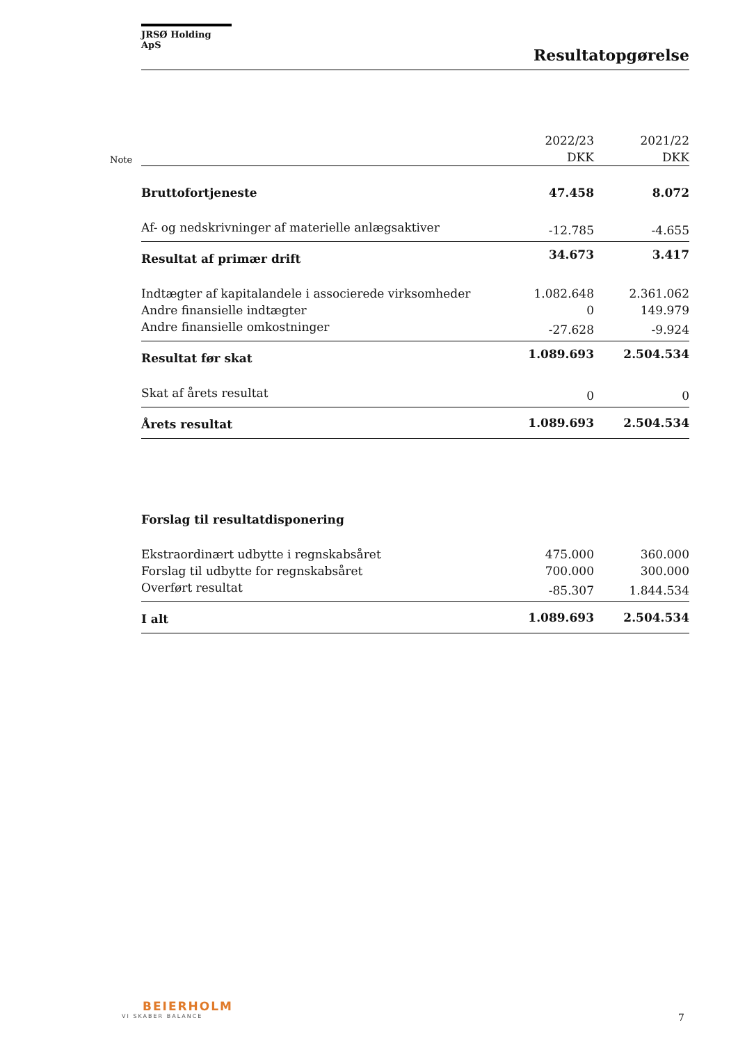JRSØ Holding ApS
Resultatopgørelse
| | | 2022/23 | 2021/22 |
| Note | | DKK | DKK |
| | Bruttofortjeneste | 47.458 | 8.072 |
| | Af- og nedskrivninger af materielle anlægsaktiver | -12.785 | -4.655 |
| | Resultat af primær drift | 34.673 | 3.417 |
| | Indtægter af kapitalandele i associerede virksomheder | 1.082.648 | 2.361.062 |
| | Andre finansielle indtægter | 0 | 149.979 |
| | Andre finansielle omkostninger | -27.628 | -9.924 |
| | Resultat før skat | 1.089.693 | 2.504.534 |
| | Skat af årets resultat | 0 | 0 |
| | Årets resultat | 1.089.693 | 2.504.534 |
| | Forslag til resultatdisponering | | |
| | Ekstraordinært udbytte i regnskabsåret | 475.000 | 360.000 |
| | Forslag til udbytte for regnskabsåret | 700.000 | 300.000 |
| | Overført resultat | -85.307 | 1.844.534 |
| | I alt | 1.089.693 | 2.504.534 |
BEIERHOLM
VI SKABER BALANCE
7